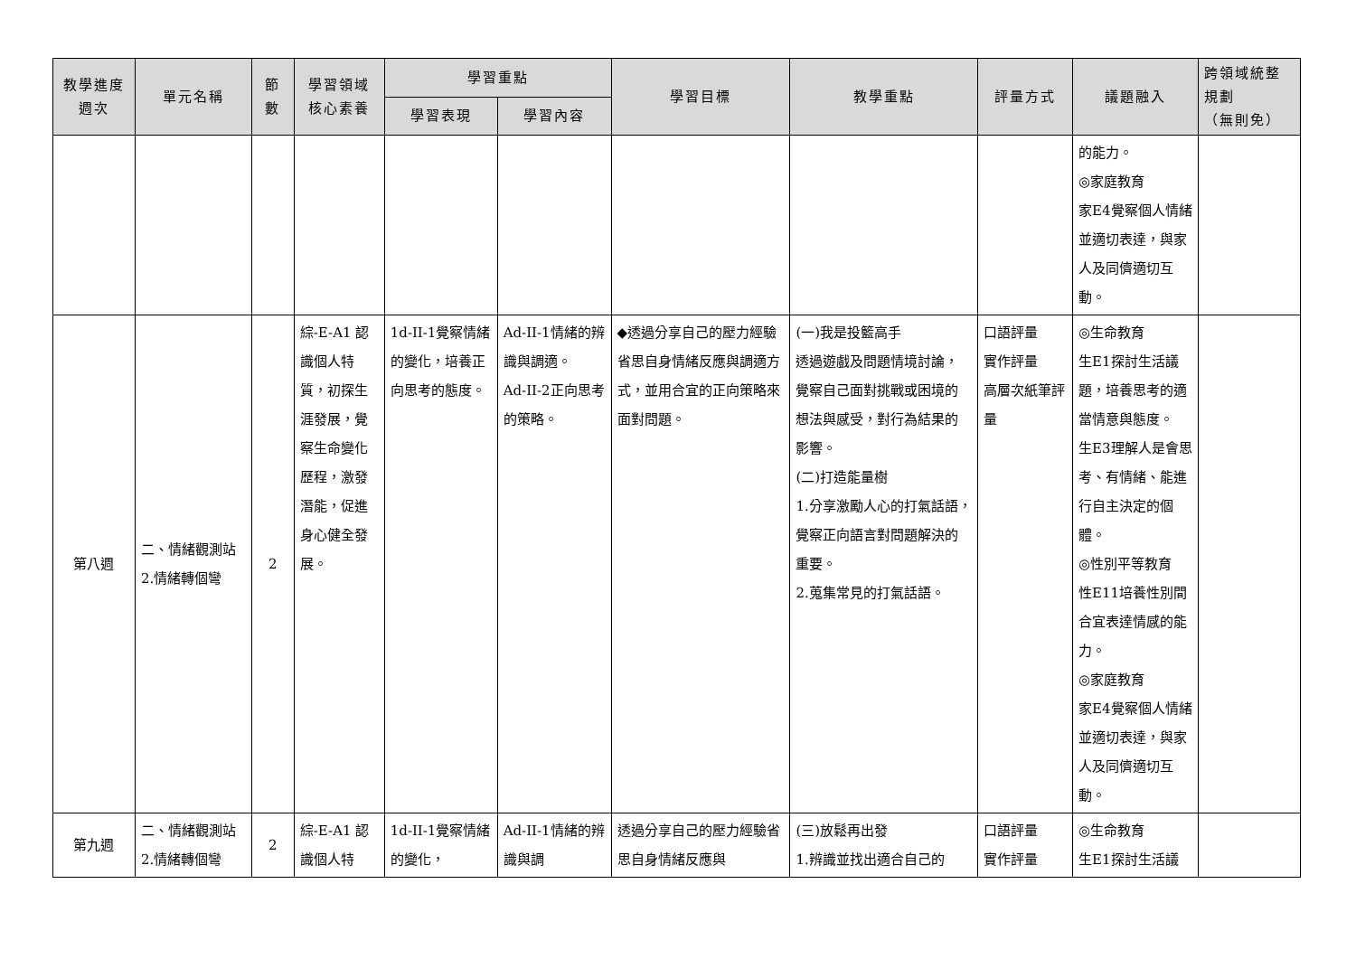| 教學進度 週次 | 單元名稱 | 節 數 | 學習領域 核心素養 | 學習重點 | | 學習目標 | 教學重點 | 評量方式 | 議題融入 | 跨領域統整 規劃 （無則免） |
| --- | --- | --- | --- | --- | --- | --- | --- | --- | --- | --- |
| | | | | 學習表現 | 學習內容 | | | | | |
| | | | | | | | | | 的能力。 ◎家庭教育 家E4覺察個人情緒並適切表達，與家人及同儕適切互動。 | |
| 第八週 | 二、情緒觀測站 2.情緒轉個彎 | 2 | 綜-E-A1 認識個人特質，初探生涯發展，覺察生命變化歷程，激發潛能，促進身心健全發展。 | 1d-II-1覺察情緒的變化，培養正向思考的態度。 | Ad-II-1情緒的辨識與調適。 Ad-II-2正向思考的策略。 | ◆透過分享自己的壓力經驗省思自身情緒反應與調適方式，並用合宜的正向策略來面對問題。 | (一)我是投籃高手 透過遊戲及問題情境討論，覺察自己面對挑戰或困境的想法與感受，對行為結果的影響。 (二)打造能量樹 1.分享激勵人心的打氣話語，覺察正向語言對問題解決的重要。 2.蒐集常見的打氣話語。 | 口語評量 實作評量 高層次紙筆評量 | ◎生命教育 生E1探討生活議題，培養思考的適當情意與態度。 生E3理解人是會思考、有情緒、能進行自主決定的個體。 ◎性別平等教育 性E11培養性別間合宜表達情感的能力。 ◎家庭教育 家E4覺察個人情緒並適切表達，與家人及同儕適切互動。 | |
| 第九週 | 二、情緒觀測站 2.情緒轉個彎 | 2 | 綜-E-A1 認識個人特 | 1d-II-1覺察情緒的變化， | Ad-II-1情緒的辨識與調 | 透過分享自己的壓力經驗省思自身情緒反應與 | (三)放鬆再出發 1.辨識並找出適合自己的 | 口語評量 實作評量 | ◎生命教育 生E1探討生活議 | |